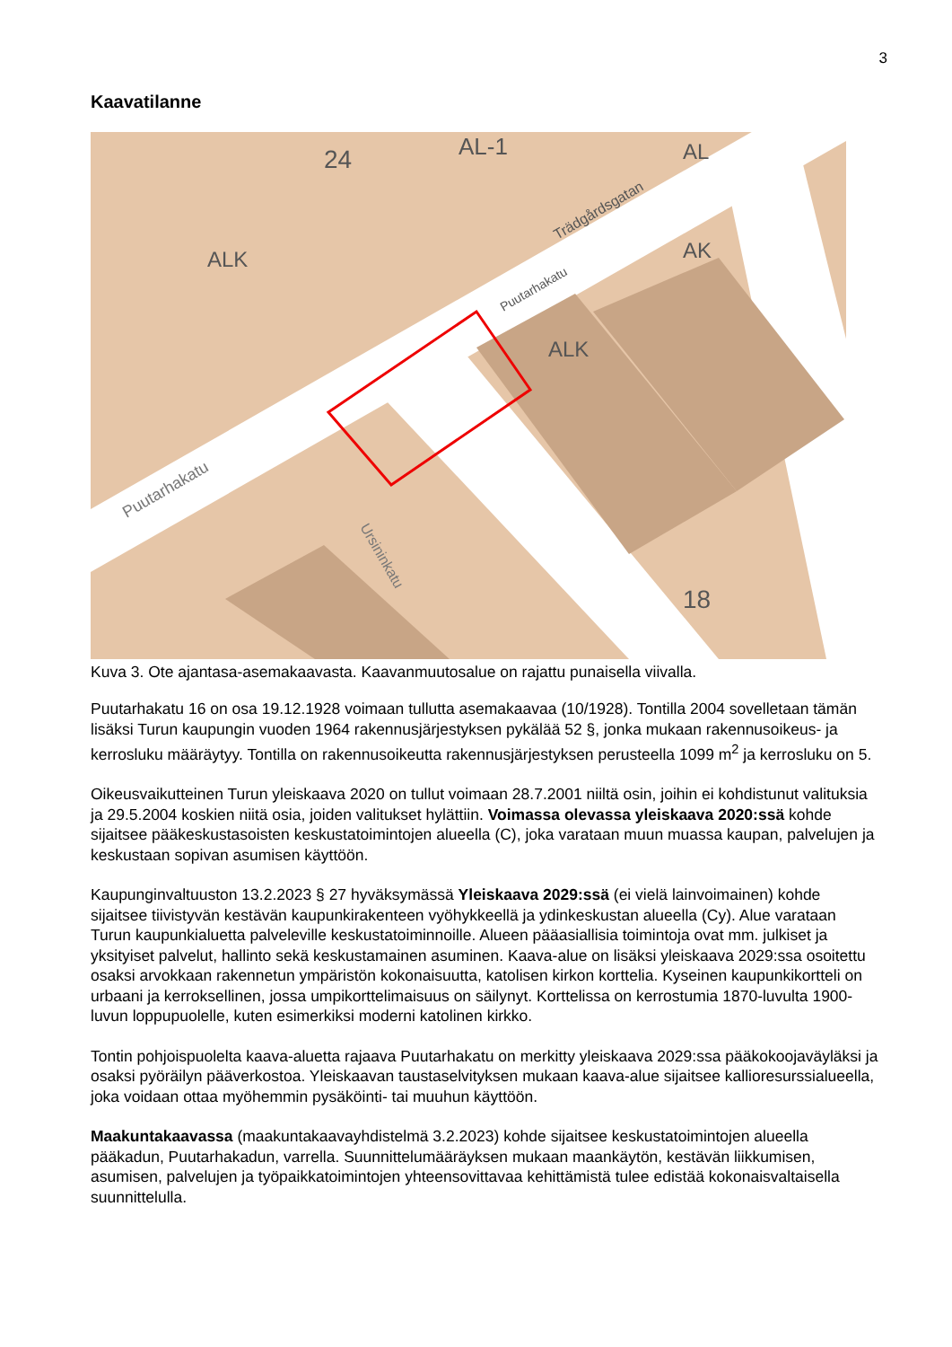3
Kaavatilanne
AL-1
Trädgårdsgatan
Puutarhakatu
Puutarhakatu
Ursininkatu
ALK
ALK
AK
AL
18
24
Kuva 3. Ote ajantasa-asemakaavasta. Kaavanmuutosalue on rajattu punaisella viivalla.
Puutarhakatu 16 on osa 19.12.1928 voimaan tullutta asemakaavaa (10/1928). Tontilla 2004 sovelletaan tämän lisäksi Turun kaupungin vuoden 1964 rakennusjärjestyksen pykälää 52 §, jonka mukaan rakennusoikeus- ja kerrosluku määräytyy. Tontilla on rakennusoikeutta rakennusjärjestyksen perusteella 1099 m<sup>2</sup> ja kerrosluku on 5.
Oikeusvaikutteinen Turun yleiskaava 2020 on tullut voimaan 28.7.2001 niiltä osin, joihin ei kohdistunut valituksia ja 29.5.2004 koskien niitä osia, joiden valitukset hylättiin. Voimassa olevassa yleiskaava 2020:ssä kohde sijaitsee pääkeskustasoisten keskustatoimintojen alueella (C), joka varataan muun muassa kaupan, palvelujen ja keskustaan sopivan asumisen käyttöön.
Kaupunginvaltuuston 13.2.2023 § 27 hyväksymässä Yleiskaava 2029:ssä (ei vielä lainvoimainen) kohde sijaitsee tiivistyvän kestävän kaupunkirakenteen vyöhykkeellä ja ydinkeskustan alueella (Cy). Alue varataan Turun kaupunkialuetta palveleville keskustatoiminnoille. Alueen pääasiallisia toimintoja ovat mm. julkiset ja yksityiset palvelut, hallinto sekä keskustamainen asuminen. Kaava-alue on lisäksi yleiskaava 2029:ssa osoitettu osaksi arvokkaan rakennetun ympäristön kokonaisuutta, katolisen kirkon korttelia. Kyseinen kaupunkikortteli on urbaani ja kerroksellinen, jossa umpikorttelimaisuus on säilynyt. Korttelissa on kerrostumia 1870-luvulta 1900-luvun loppupuolelle, kuten esimerkiksi moderni katolinen kirkko.
Tontin pohjoispuolelta kaava-aluetta rajaava Puutarhakatu on merkitty yleiskaava 2029:ssa pääkokoojaväyläksi ja osaksi pyöräilyn pääverkostoa. Yleiskaavan taustaselvityksen mukaan kaava-alue sijaitsee kallioresurssialueella, joka voidaan ottaa myöhemmin pysäköinti- tai muuhun käyttöön.
Maakuntakaavassa (maakuntakaavayhdistelmä 3.2.2023) kohde sijaitsee keskustatoimintojen alueella pääkadun, Puutarhakadun, varrella. Suunnittelumääräyksen mukaan maankäytön, kestävän liikkumisen, asumisen, palvelujen ja työpaikkatoimintojen yhteensovittavaa kehittämistä tulee edistää kokonaisvaltaisella suunnittelulla.